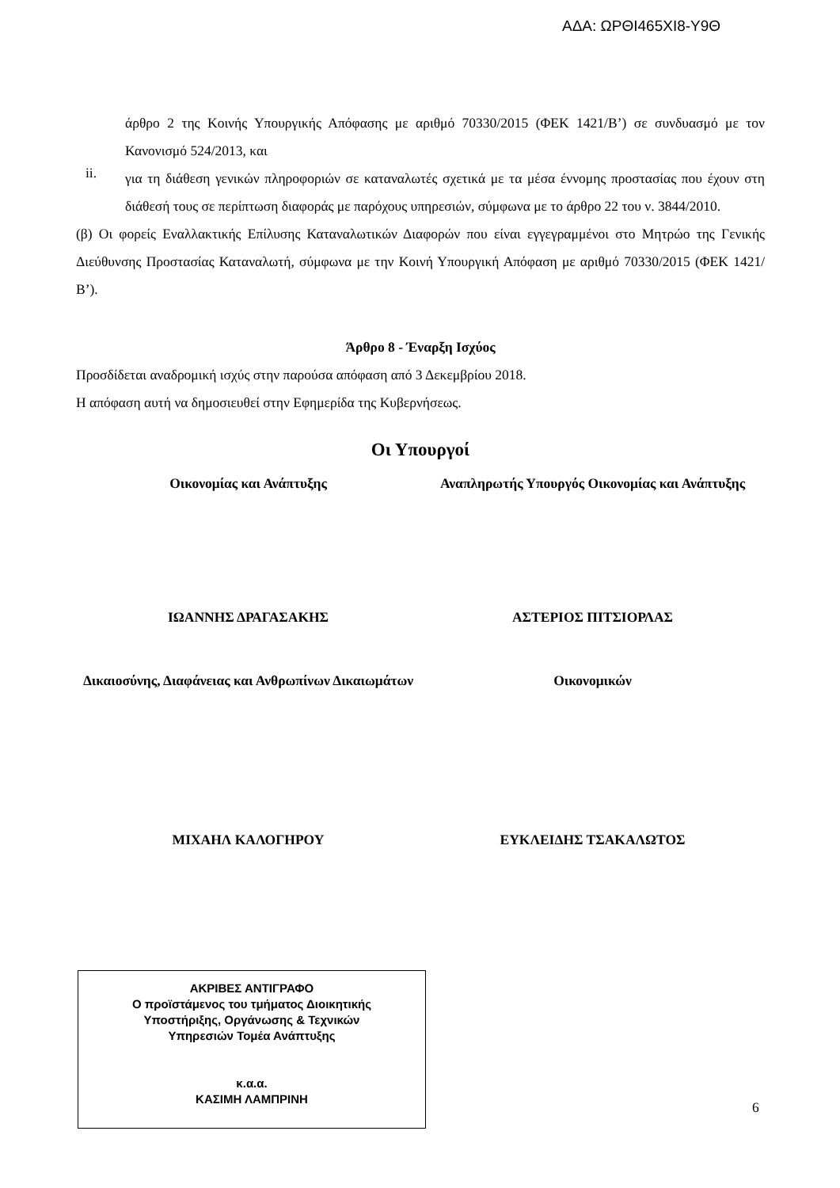ΑΔΑ: ΩΡΘΙ465ΧΙ8-Υ9Θ
άρθρο 2 της Κοινής Υπουργικής Απόφασης με αριθμό 70330/2015 (ΦΕΚ 1421/Β’) σε συνδυασμό με τον Κανονισμό 524/2013, και
ii.
για τη διάθεση γενικών πληροφοριών σε καταναλωτές σχετικά με τα μέσα έννομης προστασίας που έχουν στη διάθεσή τους σε περίπτωση διαφοράς με παρόχους υπηρεσιών, σύμφωνα με το άρθρο 22 του ν. 3844/2010.
(β) Οι φορείς Εναλλακτικής Επίλυσης Καταναλωτικών Διαφορών που είναι εγγεγραμμένοι στο Μητρώο της Γενικής Διεύθυνσης Προστασίας Καταναλωτή, σύμφωνα με την Κοινή Υπουργική Απόφαση με αριθμό 70330/2015 (ΦΕΚ 1421/Β’).
Άρθρο 8 - Έναρξη Ισχύος
Προσδίδεται αναδρομική ισχύς στην παρούσα απόφαση από 3 Δεκεμβρίου 2018.
Η απόφαση αυτή να δημοσιευθεί στην Εφημερίδα της Κυβερνήσεως.
Οι Υπουργοί
Οικονομίας και Ανάπτυξης Αναπληρωτής Υπουργός Οικονομίας και Ανάπτυξης
ΙΩΑΝΝΗΣ ΔΡΑΓΑΣΑΚΗΣ ΑΣΤΕΡΙΟΣ ΠΙΤΣΙΟΡΛΑΣ
Δικαιοσύνης, Διαφάνειας και Ανθρωπίνων Δικαιωμάτων
Οικονομικών
ΜΙΧΑΗΛ ΚΑΛΟΓΗΡΟΥ ΕΥΚΛΕΙΔΗΣ ΤΣΑΚΑΛΩΤΟΣ
ΑΚΡΙΒΕΣ ΑΝΤΙΓΡΑΦΟ
Ο προϊστάμενος του τμήματος Διοικητικής
Υποστήριξης, Οργάνωσης & Τεχνικών
Υπηρεσιών Τομέα Ανάπτυξης
κ.α.α.
ΚΑΣΙΜΗ ΛΑΜΠΡΙΝΗ
6